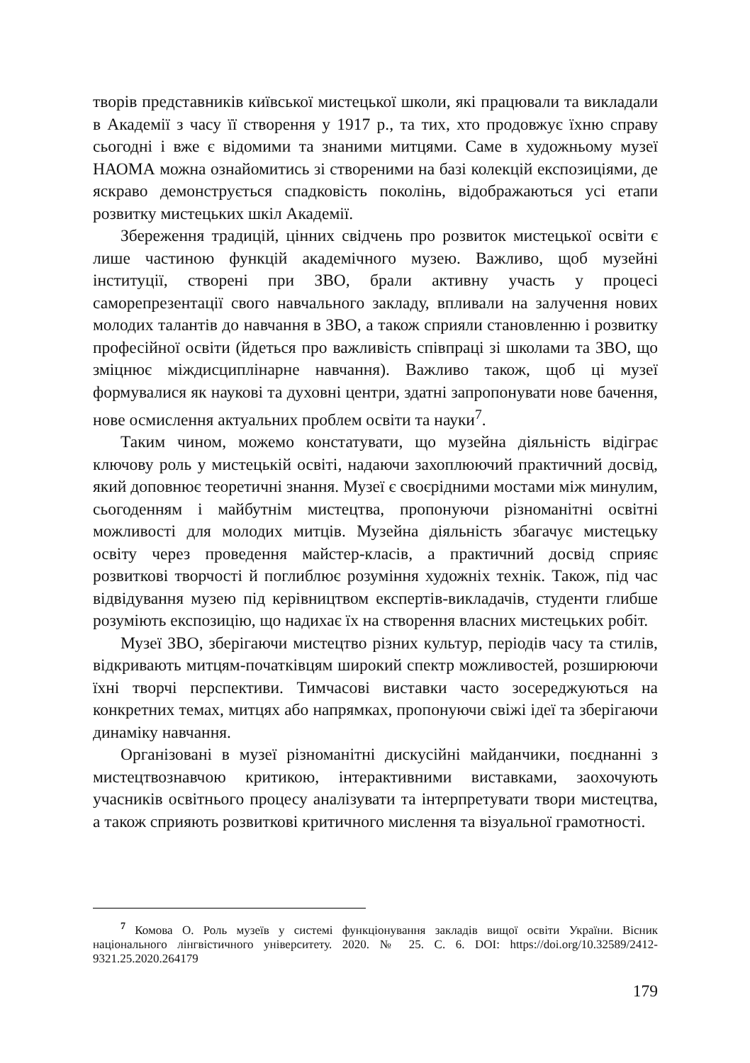творів представників київської мистецької школи, які працювали та викладали в Академії з часу її створення у 1917 р., та тих, хто продовжує їхню справу сьогодні і вже є відомими та знаними митцями. Саме в художньому музеї НАОМА можна ознайомитись зі створеними на базі колекцій експозиціями, де яскраво демонструється спадковість поколінь, відображаються усі етапи розвитку мистецьких шкіл Академії.
Збереження традицій, цінних свідчень про розвиток мистецької освіти є лише частиною функцій академічного музею. Важливо, щоб музейні інституції, створені при ЗВО, брали активну участь у процесі саморепрезентації свого навчального закладу, впливали на залучення нових молодих талантів до навчання в ЗВО, а також сприяли становленню і розвитку професійної освіти (йдеться про важливість співпраці зі школами та ЗВО, що зміцнює міждисциплінарне навчання). Важливо також, щоб ці музеї формувалися як наукові та духовні центри, здатні запропонувати нове бачення, нове осмислення актуальних проблем освіти та науки<sup>7</sup>.
Таким чином, можемо констатувати, що музейна діяльність відіграє ключову роль у мистецькій освіті, надаючи захоплюючий практичний досвід, який доповнює теоретичні знання. Музеї є своєрідними мостами між минулим, сьогоденням і майбутнім мистецтва, пропонуючи різноманітні освітні можливості для молодих митців. Музейна діяльність збагачує мистецьку освіту через проведення майстер-класів, а практичний досвід сприяє розвиткові творчості й поглиблює розуміння художніх технік. Також, під час відвідування музею під керівництвом експертів-викладачів, студенти глибше розуміють експозицію, що надихає їх на створення власних мистецьких робіт.
Музеї ЗВО, зберігаючи мистецтво різних культур, періодів часу та стилів, відкривають митцям-початківцям широкий спектр можливостей, розширюючи їхні творчі перспективи. Тимчасові виставки часто зосереджуються на конкретних темах, митцях або напрямках, пропонуючи свіжі ідеї та зберігаючи динаміку навчання.
Організовані в музеї різноманітні дискусійні майданчики, поєднанні з мистецтвознавчою критикою, інтерактивними виставками, заохочують учасників освітнього процесу аналізувати та інтерпретувати твори мистецтва, а також сприяють розвиткові критичного мислення та візуальної грамотності.
<sup>7</sup> Комова О. Роль музеїв у системі функціонування закладів вищої освіти України. Вісник національного лінгвістичного університету. 2020. № 25. С. 6. DOI: https://doi.org/10.32589/2412-9321.25.2020.264179
179